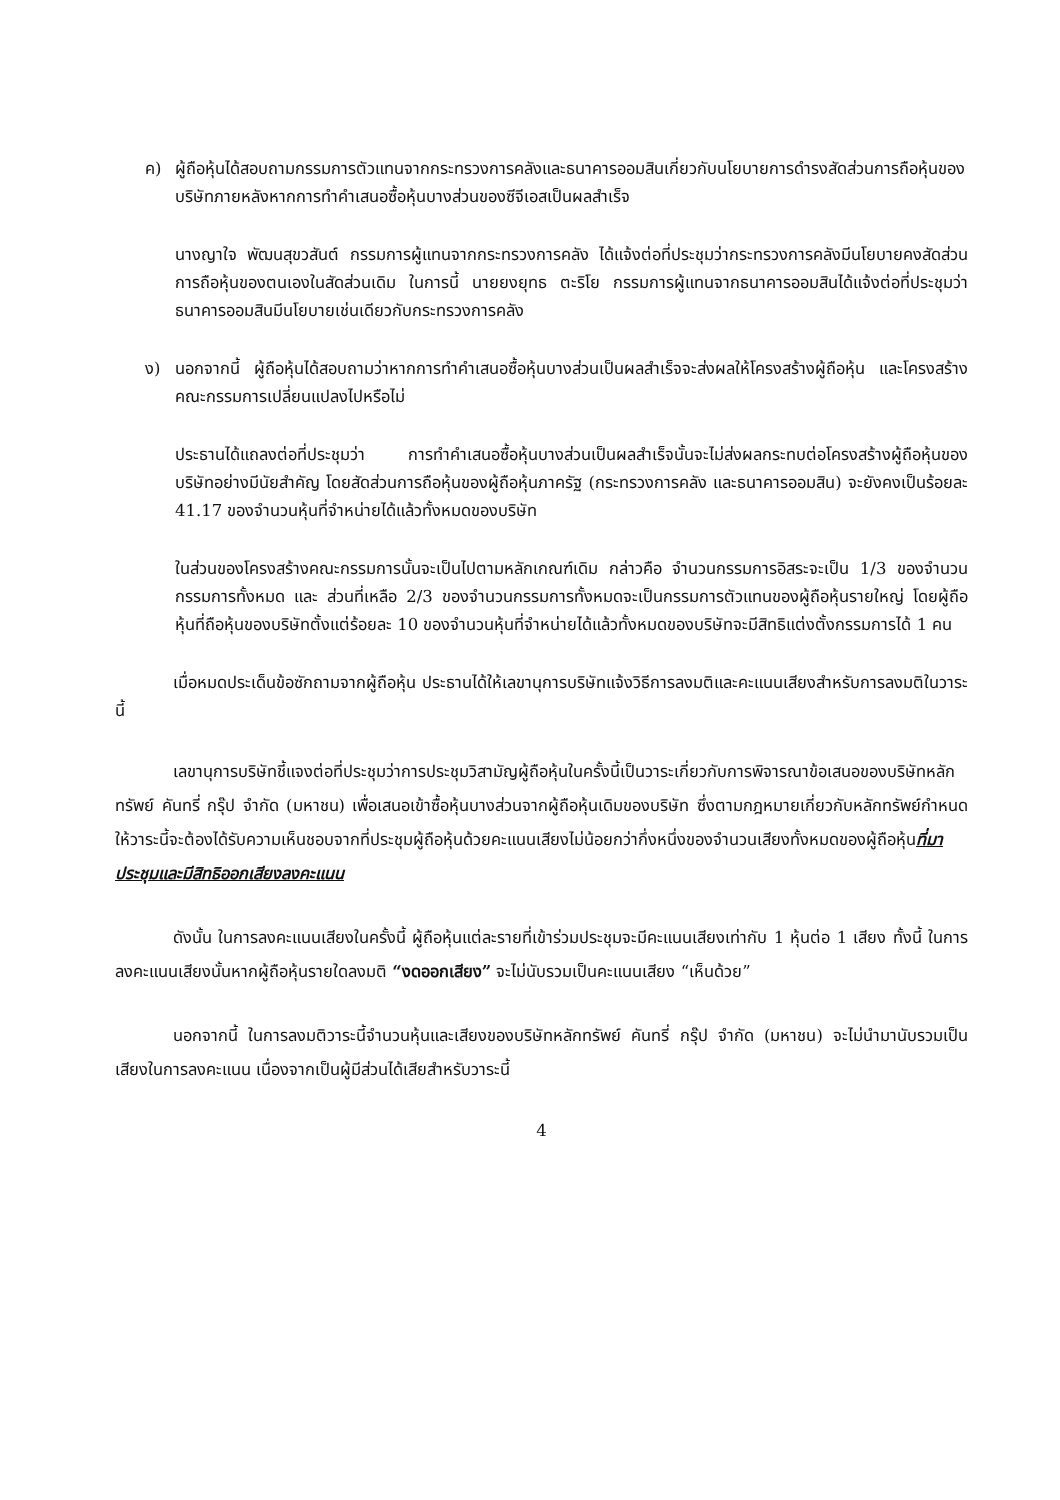ค) ผู้ถือหุ้นได้สอบถามกรรมการตัวแทนจากกระทรวงการคลังและธนาคารออมสินเกี่ยวกับนโยบายการดำรงสัดส่วนการถือหุ้นของบริษัทภายหลังหากการทำคำเสนอซื้อหุ้นบางส่วนของซีจีเอสเป็นผลสำเร็จ
นางญาใจ พัฒนสุขวสันต์ กรรมการผู้แทนจากกระทรวงการคลัง ได้แจ้งต่อที่ประชุมว่ากระทรวงการคลังมีนโยบายคงสัดส่วนการถือหุ้นของตนเองในสัดส่วนเดิม ในการนี้ นายยงยุทธ ตะริโย กรรมการผู้แทนจากธนาคารออมสินได้แจ้งต่อที่ประชุมว่าธนาคารออมสินมีนโยบายเช่นเดียวกับกระทรวงการคลัง
ง) นอกจากนี้ ผู้ถือหุ้นได้สอบถามว่าหากการทำคำเสนอซื้อหุ้นบางส่วนเป็นผลสำเร็จจะส่งผลให้โครงสร้างผู้ถือหุ้น และโครงสร้างคณะกรรมการเปลี่ยนแปลงไปหรือไม่
ประธานได้แถลงต่อที่ประชุมว่า การทำคำเสนอซื้อหุ้นบางส่วนเป็นผลสำเร็จนั้นจะไม่ส่งผลกระทบต่อโครงสร้างผู้ถือหุ้นของบริษัทอย่างมีนัยสำคัญ โดยสัดส่วนการถือหุ้นของผู้ถือหุ้นภาครัฐ (กระทรวงการคลัง และธนาคารออมสิน) จะยังคงเป็นร้อยละ 41.17 ของจำนวนหุ้นที่จำหน่ายได้แล้วทั้งหมดของบริษัท
ในส่วนของโครงสร้างคณะกรรมการนั้นจะเป็นไปตามหลักเกณฑ์เดิม กล่าวคือ จำนวนกรรมการอิสระจะเป็น 1/3 ของจำนวนกรรมการทั้งหมด และ ส่วนที่เหลือ 2/3 ของจำนวนกรรมการทั้งหมดจะเป็นกรรมการตัวแทนของผู้ถือหุ้นรายใหญ่ โดยผู้ถือหุ้นที่ถือหุ้นของบริษัทตั้งแต่ร้อยละ 10 ของจำนวนหุ้นที่จำหน่ายได้แล้วทั้งหมดของบริษัทจะมีสิทธิแต่งตั้งกรรมการได้ 1 คน
เมื่อหมดประเด็นข้อซักถามจากผู้ถือหุ้น ประธานได้ให้เลขานุการบริษัทแจ้งวิธีการลงมติและคะแนนเสียงสำหรับการลงมติในวาระนี้
เลขานุการบริษัทชี้แจงต่อที่ประชุมว่าการประชุมวิสามัญผู้ถือหุ้นในครั้งนี้เป็นวาระเกี่ยวกับการพิจารณาข้อเสนอของบริษัทหลักทรัพย์ คันทรี่ กรุ๊ป จำกัด (มหาชน) เพื่อเสนอเข้าซื้อหุ้นบางส่วนจากผู้ถือหุ้นเดิมของบริษัท ซึ่งตามกฎหมายเกี่ยวกับหลักทรัพย์กำหนดให้วาระนี้จะต้องได้รับความเห็นชอบจากที่ประชุมผู้ถือหุ้นด้วยคะแนนเสียงไม่น้อยกว่ากึ่งหนึ่งของจำนวนเสียงทั้งหมดของผู้ถือหุ้นที่มาประชุมและมีสิทธิออกเสียงลงคะแนน
ดังนั้น ในการลงคะแนนเสียงในครั้งนี้ ผู้ถือหุ้นแต่ละรายที่เข้าร่วมประชุมจะมีคะแนนเสียงเท่ากับ 1 หุ้นต่อ 1 เสียง ทั้งนี้ ในการลงคะแนนเสียงนั้นหากผู้ถือหุ้นรายใดลงมติ “งดออกเสียง” จะไม่นับรวมเป็นคะแนนเสียง “เห็นด้วย”
นอกจากนี้ ในการลงมติวาระนี้จำนวนหุ้นและเสียงของบริษัทหลักทรัพย์ คันทรี่ กรุ๊ป จำกัด (มหาชน) จะไม่นำมานับรวมเป็นเสียงในการลงคะแนน เนื่องจากเป็นผู้มีส่วนได้เสียสำหรับวาระนี้
4